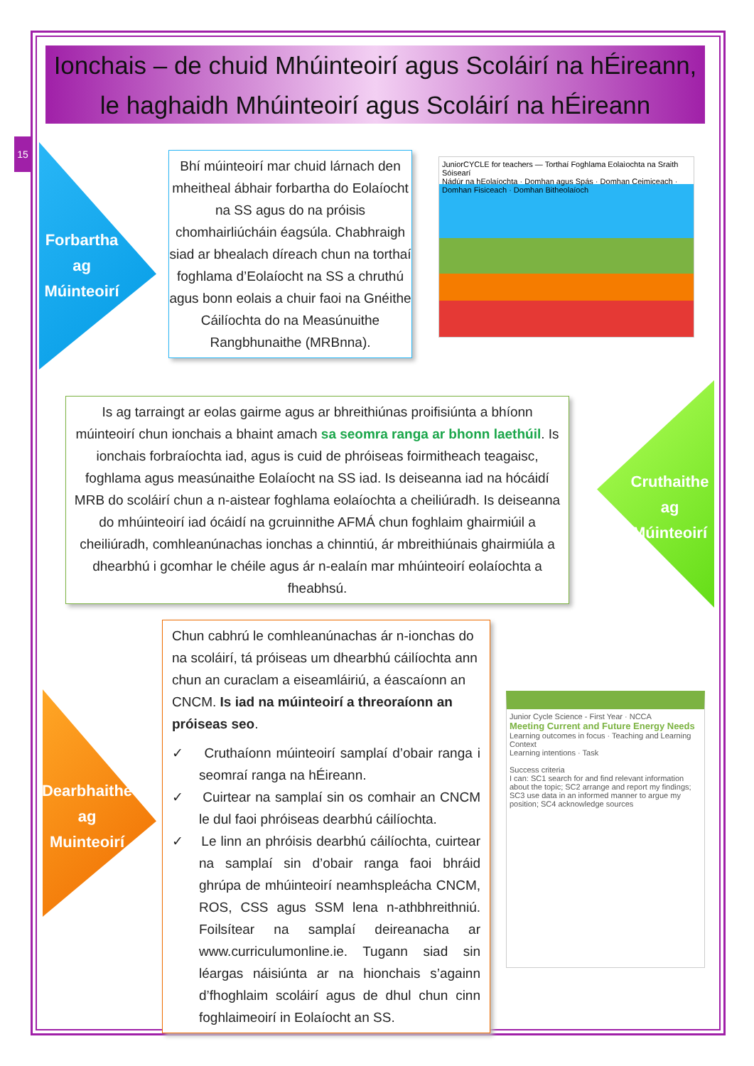Ionchais – de chuid Mhúinteoirí agus Scoláirí na hÉireann,
le haghaidh Mhúinteoirí agus Scoláirí na hÉireann
15
Forbartha
ag
Múinteoirí
Bhí múinteoirí mar chuid lárnach den mheitheal ábhair forbartha do Eolaíocht na SS agus do na próisis chomhairliúcháin éagsúla. Chabhraigh siad ar bhealach díreach chun na torthaí foghlama d’Eolaíocht na SS a chruthú agus bonn eolais a chuir faoi na Gnéithe Cáilíochta do na Measúnuithe Rangbhunaithe (MRBnna).
JuniorCYCLE for teachers — Torthaí Foghlama Eolaìochta na Sraith Sóisearí
Nádúr na hEolaíochta · Domhan agus Spás · Domhan Ceimiceach · Domhan Fisiceach · Domhan Bitheolaíoch
Is ag tarraingt ar eolas gairme agus ar bhreithiúnas proifisiúnta a bhíonn múinteoirí chun ionchais a bhaint amach sa seomra ranga ar bhonn laethúil. Is ionchais forbraíochta iad, agus is cuid de phróiseas foirmitheach teagaisc, foghlama agus measúnaithe Eolaíocht na SS iad. Is deiseanna iad na hócáidí MRB do scoláirí chun a n-aistear foghlama eolaíochta a cheiliúradh. Is deiseanna do mhúinteoirí iad ócáidí na gcruinnithe AFMÁ chun foghlaim ghairmiúil a cheiliúradh, comhleanúnachas ionchas a chinntiú, ár mbreithiúnais ghairmiúla a dhearbhú i gcomhar le chéile agus ár n-ealaín mar mhúinteoirí eolaíochta a fheabhsú.
Cruthaithe
ag
Múinteoirí
Dearbhaithe
ag
Muinteoirí
Chun cabhrú le comhleanúnachas ár n-ionchas do na scoláirí, tá próiseas um dhearbhú cáilíochta ann chun an curaclam a eiseamláiriú, a éascaíonn an CNCM. Is iad na múinteoirí a threoraíonn an próiseas seo.
✓ Cruthaíonn múinteoirí samplaí d’obair ranga i seomraí ranga na hÉireann.
✓ Cuirtear na samplaí sin os comhair an CNCM le dul faoi phróiseas dearbhú cáilíochta.
✓ Le linn an phróisis dearbhú cáilíochta, cuirtear na samplaí sin d’obair ranga faoi bhráid ghrúpa de mhúinteoirí neamhspleácha CNCM, ROS, CSS agus SSM lena n-athbhreithniú. Foilsítear na samplaí deireanacha ar www.curriculumonline.ie. Tugann siad sin léargas náisiúnta ar na hionchais s’againn d’fhoghlaim scoláirí agus de dhul chun cinn foghlaimeoirí in Eolaíocht an SS.
Junior Cycle Science - First Year · NCCA
Meeting Current and Future Energy Needs
Learning outcomes in focus · Teaching and Learning Context
Learning intentions · Task
Success criteria
I can: SC1 search for and find relevant information about the topic; SC2 arrange and report my findings; SC3 use data in an informed manner to argue my position; SC4 acknowledge sources